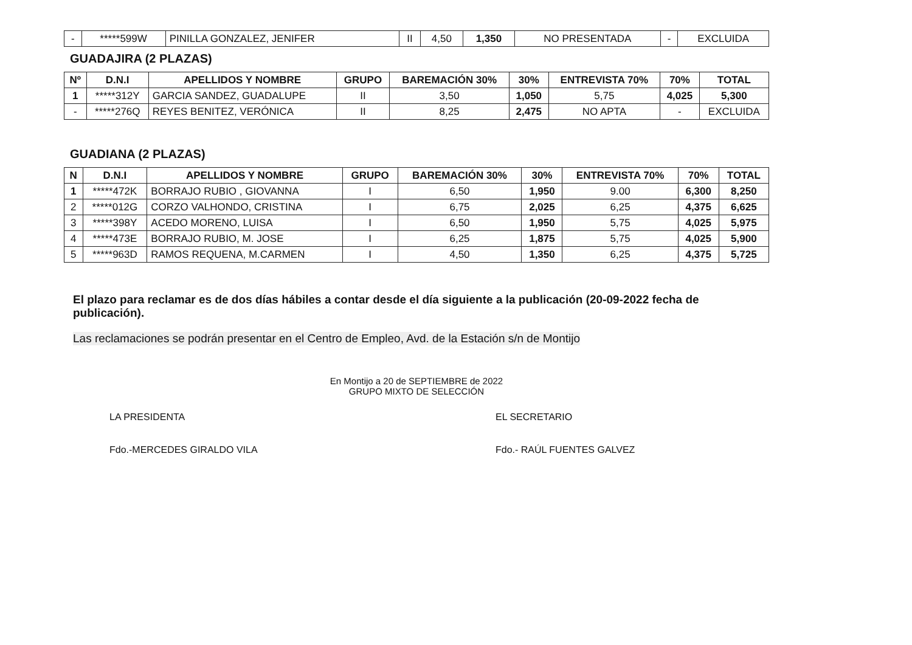| - | *****599W | PINILLA GONZALEZ, JENIFER | II | 4,50 | 1,350 | NO PRESENTADA | - | EXCLUIDA |
GUADAJIRA (2 PLAZAS)
| Nº | D.N.I | APELLIDOS Y NOMBRE | GRUPO | BAREMACIÓN 30% | 30% | ENTREVISTA 70% | 70% | TOTAL |
| --- | --- | --- | --- | --- | --- | --- | --- | --- |
| 1 | *****312Y | GARCIA SANDEZ, GUADALUPE | II | 3,50 | 1,050 | 5,75 | 4,025 | 5,300 |
| - | *****276Q | REYES BENITEZ, VERÓNICA | II | 8,25 | 2,475 | NO APTA | - | EXCLUIDA |
GUADIANA (2 PLAZAS)
| N | D.N.I | APELLIDOS Y NOMBRE | GRUPO | BAREMACIÓN 30% | 30% | ENTREVISTA 70% | 70% | TOTAL |
| --- | --- | --- | --- | --- | --- | --- | --- | --- |
| 1 | *****472K | BORRAJO RUBIO , GIOVANNA | I | 6,50 | 1,950 | 9.00 | 6,300 | 8,250 |
| 2 | *****012G | CORZO VALHONDO, CRISTINA | I | 6,75 | 2,025 | 6,25 | 4,375 | 6,625 |
| 3 | *****398Y | ACEDO MORENO, LUISA | I | 6,50 | 1,950 | 5,75 | 4,025 | 5,975 |
| 4 | *****473E | BORRAJO RUBIO, M. JOSE | I | 6,25 | 1,875 | 5,75 | 4,025 | 5,900 |
| 5 | *****963D | RAMOS REQUENA, M.CARMEN | I | 4,50 | 1,350 | 6,25 | 4,375 | 5,725 |
El plazo para reclamar es de dos días hábiles a contar desde el día siguiente a la publicación (20-09-2022 fecha de publicación).
Las reclamaciones se podrán presentar en el Centro de Empleo, Avd. de la Estación s/n de Montijo
En Montijo a 20 de SEPTIEMBRE de 2022
GRUPO MIXTO DE SELECCIÓN
LA PRESIDENTA
Fdo.-MERCEDES GIRALDO VILA
EL SECRETARIO
Fdo.- RAÚL FUENTES GALVEZ